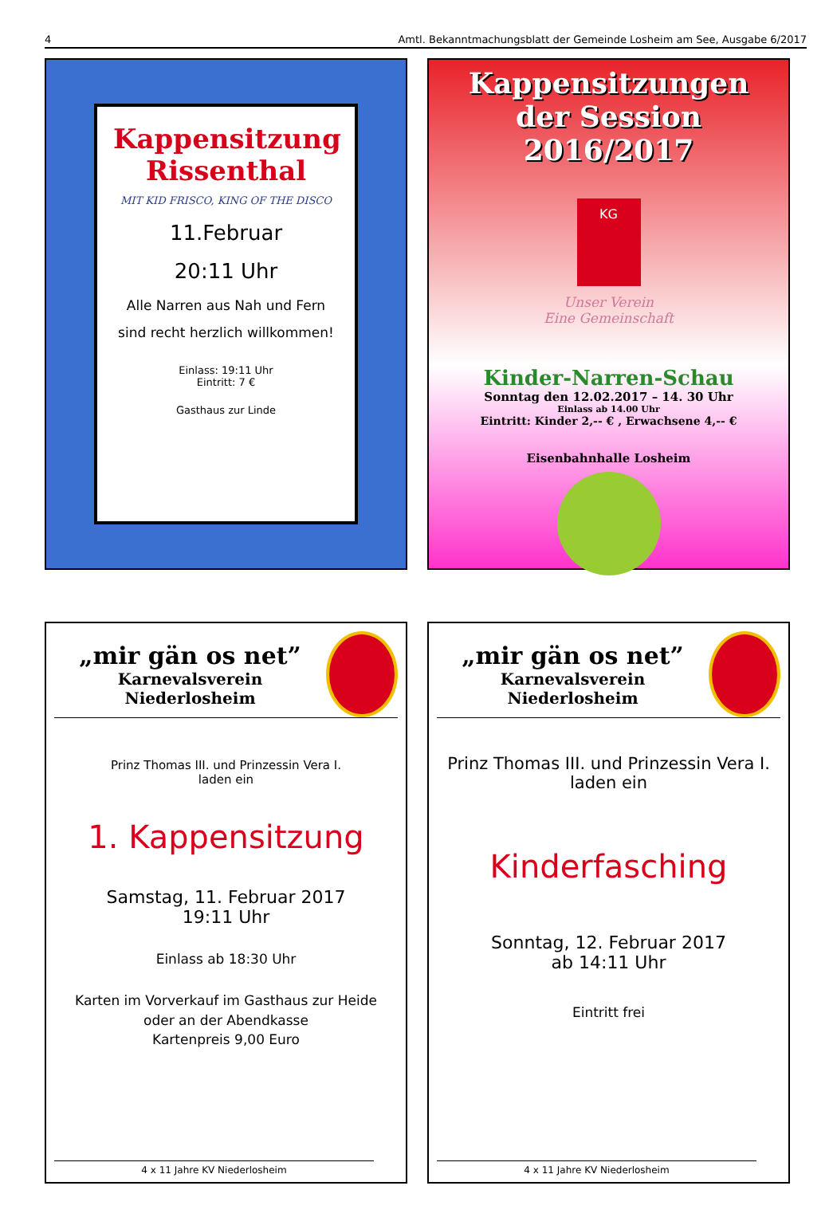4 Amtl. Bekanntmachungsblatt der Gemeinde Losheim am See, Ausgabe 6/2017
Kappensitzung
Rissenthal
MIT KID FRISCO, KING OF THE DISCO
11.Februar
20:11 Uhr
Alle Narren aus Nah und Fern
sind recht herzlich willkommen!
Einlass: 19:11 Uhr
Eintritt: 7 €
Gasthaus zur Linde
Kappensitzungen
der Session 2016/2017
KG
Unser Verein
Eine Gemeinschaft
Kinder-Narren-Schau
Sonntag den 12.02.2017 – 14. 30 Uhr
Einlass ab 14.00 Uhr
Eintritt: Kinder 2,-- € , Erwachsene 4,-- €
Eisenbahnhalle Losheim
„mir gän os net”
Karnevalsverein Niederlosheim
Prinz Thomas III. und Prinzessin Vera I.
laden ein
1. Kappensitzung
Samstag, 11. Februar 2017
19:11 Uhr
Einlass ab 18:30 Uhr
Karten im Vorverkauf im Gasthaus zur Heide
oder an der Abendkasse
Kartenpreis 9,00 Euro
4 x 11 Jahre KV Niederlosheim
„mir gän os net”
Karnevalsverein Niederlosheim
Prinz Thomas III. und Prinzessin Vera I.
laden ein
Kinderfasching
Sonntag, 12. Februar 2017
ab 14:11 Uhr
Eintritt frei
4 x 11 Jahre KV Niederlosheim